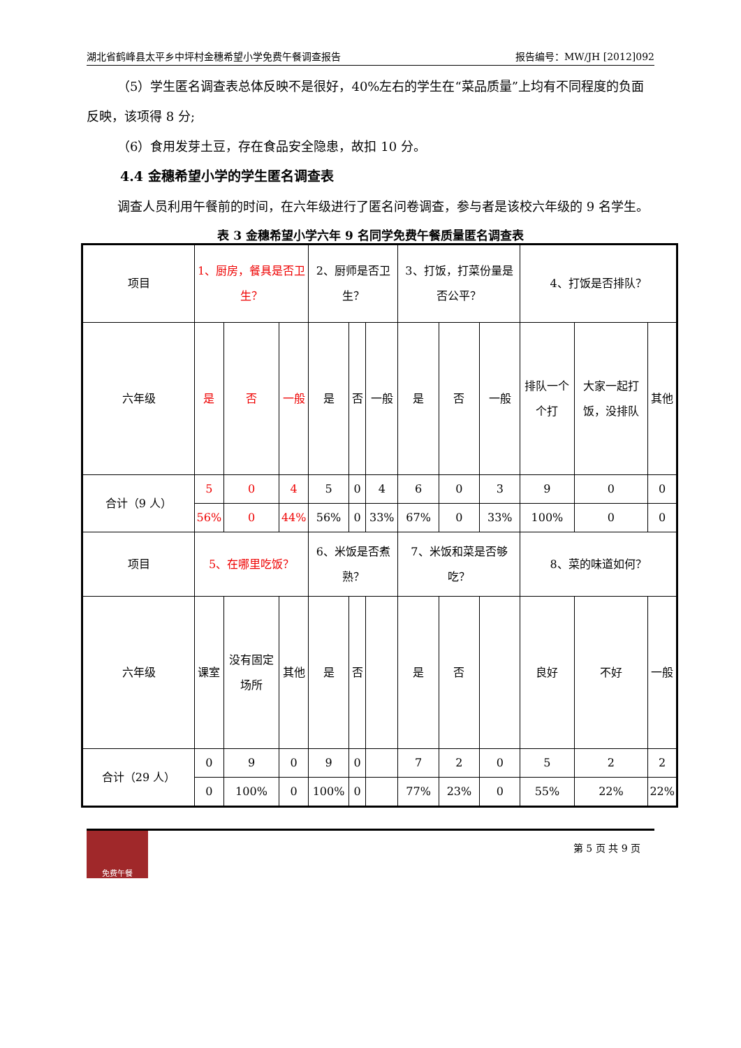湖北省鹤峰县太平乡中坪村金穗希望小学免费午餐调查报告 报告编号：MW/JH [2012]092
（5）学生匿名调查表总体反映不是很好，40%左右的学生在“菜品质量”上均有不同程度的负面反映，该项得 8 分;
（6）食用发芽土豆，存在食品安全隐患，故扣 10 分。
4.4 金穗希望小学的学生匿名调查表
调查人员利用午餐前的时间，在六年级进行了匿名问卷调查，参与者是该校六年级的 9 名学生。
表 3 金穗希望小学六年 9 名同学免费午餐质量匿名调查表
| 项目 | 1、厨房，餐具是否卫生？ | | | 2、厨师是否卫生？ | | | 3、打饭，打菜份量是否公平？ | | | 4、打饭是否排队？ | | |
| 六年级 | 是 | 否 | 一般 | 是 | 否 | 一般 | 是 | 否 | 一般 | 排队一个个打 | 大家一起打饭，没排队 | 其他 |
| 合计（9 人） | 5 | 0 | 4 | 5 | 0 | 4 | 6 | 0 | 3 | 9 | 0 | 0 |
| | 56% | 0 | 44% | 56% | 0 | 33% | 67% | 0 | 33% | 100% | 0 | 0 |
| 项目 | 5、在哪里吃饭？ | | | 6、米饭是否煮熟？ | | | 7、米饭和菜是否够吃？ | | | 8、菜的味道如何？ | | |
| 六年级 | 课室 | 没有固定场所 | 其他 | 是 | 否 | | 是 | 否 | | 良好 | 不好 | 一般 |
| 合计（29 人） | 0 | 9 | 0 | 9 | 0 | | 7 | 2 | 0 | 5 | 2 | 2 |
| | 0 | 100% | 0 | 100% | 0 | | 77% | 23% | 0 | 55% | 22% | 22% |
免费午餐
第 5 页 共 9 页